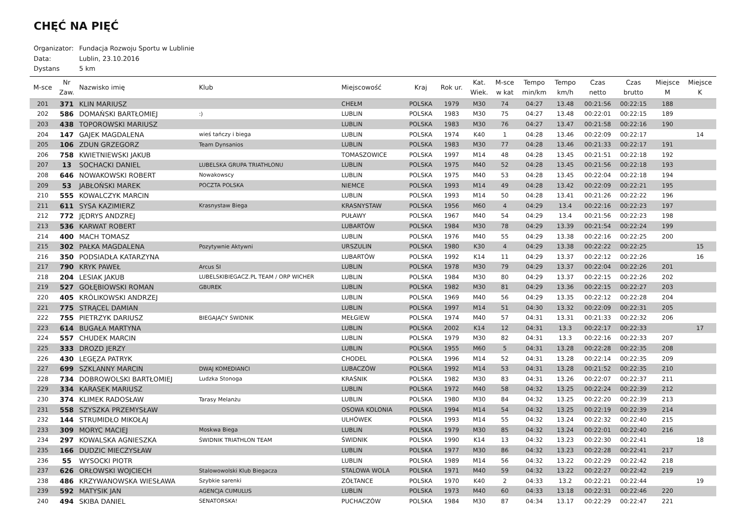CHĘĆ NA PIĘĆ
Organizator: Fundacja Rozwoju Sportu w Lublinie
Data: Lublin, 23.10.2016
Dystans 5 km
| M-sce | Nr Zaw. | Nazwisko imię | Klub | Miejscowość | Kraj | Rok ur. | Kat. Wiek. | M-sce w kat | Tempo min/km | Tempo km/h | Czas netto | Czas brutto | Miejsce M | Miejsce K |
| --- | --- | --- | --- | --- | --- | --- | --- | --- | --- | --- | --- | --- | --- | --- |
| 201 | 371 | KLIN MARIUSZ | | CHEŁM | POLSKA | 1979 | M30 | 74 | 04:27 | 13.48 | 00:21:56 | 00:22:15 | 188 | |
| 202 | 586 | DOMAŃSKI BARTŁOMIEJ | :) | LUBLIN | POLSKA | 1983 | M30 | 75 | 04:27 | 13.48 | 00:22:01 | 00:22:15 | 189 | |
| 203 | 438 | TOPOROWSKI MARIUSZ | | LUBLIN | POLSKA | 1983 | M30 | 76 | 04:27 | 13.47 | 00:21:58 | 00:22:16 | 190 | |
| 204 | 147 | GAJEK MAGDALENA | wieś tańczy i biega | LUBLIN | POLSKA | 1974 | K40 | 1 | 04:28 | 13.46 | 00:22:09 | 00:22:17 | | 14 |
| 205 | 106 | ZDUN GRZEGORZ | Team Dynsanios | LUBLIN | POLSKA | 1983 | M30 | 77 | 04:28 | 13.46 | 00:21:33 | 00:22:17 | 191 | |
| 206 | 758 | KWIETNIEWSKI JAKUB | | TOMASZOWICE | POLSKA | 1997 | M14 | 48 | 04:28 | 13.45 | 00:21:51 | 00:22:18 | 192 | |
| 207 | 13 | SOCHACKI DANIEL | LUBELSKA GRUPA TRIATHLONU | LUBLIN | POLSKA | 1975 | M40 | 52 | 04:28 | 13.45 | 00:21:56 | 00:22:18 | 193 | |
| 208 | 646 | NOWAKOWSKI ROBERT | Nowakowscy | LUBLIN | POLSKA | 1975 | M40 | 53 | 04:28 | 13.45 | 00:22:04 | 00:22:18 | 194 | |
| 209 | 53 | JABŁOŃSKI MAREK | POCZTA POLSKA | NIEMCE | POLSKA | 1993 | M14 | 49 | 04:28 | 13.42 | 00:22:09 | 00:22:21 | 195 | |
| 210 | 555 | KOWALCZYK MARCIN | | LUBLIN | POLSKA | 1993 | M14 | 50 | 04:28 | 13.41 | 00:21:26 | 00:22:22 | 196 | |
| 211 | 611 | SYSA KAZIMIERZ | Krasnystaw Biega | KRASNYSTAW | POLSKA | 1956 | M60 | 4 | 04:29 | 13.4 | 00:22:16 | 00:22:23 | 197 | |
| 212 | 772 | JĘDRYS ANDZREJ | | PUŁAWY | POLSKA | 1967 | M40 | 54 | 04:29 | 13.4 | 00:21:56 | 00:22:23 | 198 | |
| 213 | 536 | KARWAT ROBERT | | LUBARTÓW | POLSKA | 1984 | M30 | 78 | 04:29 | 13.39 | 00:21:54 | 00:22:24 | 199 | |
| 214 | 400 | MACH TOMASZ | | LUBLIN | POLSKA | 1976 | M40 | 55 | 04:29 | 13.38 | 00:22:16 | 00:22:25 | 200 | |
| 215 | 302 | PAŁKA MAGDALENA | Pozytywnie Aktywni | URSZULIN | POLSKA | 1980 | K30 | 4 | 04:29 | 13.38 | 00:22:22 | 00:22:25 | | 15 |
| 216 | 350 | PODSIADŁA KATARZYNA | | LUBARTÓW | POLSKA | 1992 | K14 | 11 | 04:29 | 13.37 | 00:22:12 | 00:22:26 | | 16 |
| 217 | 790 | KRYK PAWEŁ | Arcus SI | LUBLIN | POLSKA | 1978 | M30 | 79 | 04:29 | 13.37 | 00:22:04 | 00:22:26 | 201 | |
| 218 | 204 | LESIAK JAKUB | LUBELSKIBIEGACZ.PL TEAM / ORP WICHER | LUBLIN | POLSKA | 1984 | M30 | 80 | 04:29 | 13.37 | 00:22:15 | 00:22:26 | 202 | |
| 219 | 527 | GOŁĘBIOWSKI ROMAN | GBUREK | LUBLIN | POLSKA | 1982 | M30 | 81 | 04:29 | 13.36 | 00:22:15 | 00:22:27 | 203 | |
| 220 | 405 | KRÓLIKOWSKI ANDRZEJ | | LUBLIN | POLSKA | 1969 | M40 | 56 | 04:29 | 13.35 | 00:22:12 | 00:22:28 | 204 | |
| 221 | 775 | STRĄCEL DAMIAN | | LUBLIN | POLSKA | 1997 | M14 | 51 | 04:30 | 13.32 | 00:22:09 | 00:22:31 | 205 | |
| 222 | 755 | PIETRZYK DARIUSZ | BIEGAJĄCY ŚWIDNIK | MEŁGIEW | POLSKA | 1974 | M40 | 57 | 04:31 | 13.31 | 00:21:33 | 00:22:32 | 206 | |
| 223 | 614 | BUGAŁA MARTYNA | | LUBLIN | POLSKA | 2002 | K14 | 12 | 04:31 | 13.3 | 00:22:17 | 00:22:33 | | 17 |
| 224 | 557 | CHUDEK MARCIN | | LUBLIN | POLSKA | 1979 | M30 | 82 | 04:31 | 13.3 | 00:22:16 | 00:22:33 | 207 | |
| 225 | 333 | DROZD JERZY | | LUBLIN | POLSKA | 1955 | M60 | 5 | 04:31 | 13.28 | 00:22:28 | 00:22:35 | 208 | |
| 226 | 430 | LEGĘZA PATRYK | | CHODEL | POLSKA | 1996 | M14 | 52 | 04:31 | 13.28 | 00:22:14 | 00:22:35 | 209 | |
| 227 | 699 | SZKLANNY MARCIN | DWAJ KOMEDIANCI | LUBACZÓW | POLSKA | 1992 | M14 | 53 | 04:31 | 13.28 | 00:21:52 | 00:22:35 | 210 | |
| 228 | 734 | DOBROWOLSKI BARTŁOMIEJ | Ludzka Stonoga | KRAŚNIK | POLSKA | 1982 | M30 | 83 | 04:31 | 13.26 | 00:22:07 | 00:22:37 | 211 | |
| 229 | 334 | KARASEK MARIUSZ | | LUBLIN | POLSKA | 1972 | M40 | 58 | 04:32 | 13.25 | 00:22:24 | 00:22:39 | 212 | |
| 230 | 374 | KLIMEK RADOSŁAW | Tarasy Melanżu | LUBLIN | POLSKA | 1980 | M30 | 84 | 04:32 | 13.25 | 00:22:20 | 00:22:39 | 213 | |
| 231 | 558 | SZYSZKA PRZEMYSŁAW | | OSOWA KOLONIA | POLSKA | 1994 | M14 | 54 | 04:32 | 13.25 | 00:22:19 | 00:22:39 | 214 | |
| 232 | 144 | STRUMIDŁO MIKOŁAJ | | ULHÓWEK | POLSKA | 1993 | M14 | 55 | 04:32 | 13.24 | 00:22:32 | 00:22:40 | 215 | |
| 233 | 309 | MORYC MACIEJ | Moskwa Biega | LUBLIN | POLSKA | 1979 | M30 | 85 | 04:32 | 13.24 | 00:22:01 | 00:22:40 | 216 | |
| 234 | 297 | KOWALSKA AGNIESZKA | ŚWIDNIK TRIATHLON TEAM | ŚWIDNIK | POLSKA | 1990 | K14 | 13 | 04:32 | 13.23 | 00:22:30 | 00:22:41 | | 18 |
| 235 | 166 | DUDZIC MIECZYSŁAW | | LUBLIN | POLSKA | 1977 | M30 | 86 | 04:32 | 13.23 | 00:22:28 | 00:22:41 | 217 | |
| 236 | 55 | WYSOCKI PIOTR | | LUBLIN | POLSKA | 1989 | M14 | 56 | 04:32 | 13.22 | 00:22:29 | 00:22:42 | 218 | |
| 237 | 626 | ORŁOWSKI WOJCIECH | Stalowowolski Klub Biegacza | STALOWA WOLA | POLSKA | 1971 | M40 | 59 | 04:32 | 13.22 | 00:22:27 | 00:22:42 | 219 | |
| 238 | 486 | KRZYWANOWSKA WIESŁAWA | Szybkie sarenki | ZÓŁTANCE | POLSKA | 1970 | K40 | 2 | 04:33 | 13.2 | 00:22:21 | 00:22:44 | | 19 |
| 239 | 592 | MATYSIK JAN | AGENCJA CUMULUS | LUBLIN | POLSKA | 1973 | M40 | 60 | 04:33 | 13.18 | 00:22:31 | 00:22:46 | 220 | |
| 240 | 494 | SKIBA DANIEL | SENATORSKA! | PUCHACZÓW | POLSKA | 1984 | M30 | 87 | 04:34 | 13.17 | 00:22:29 | 00:22:47 | 221 | |